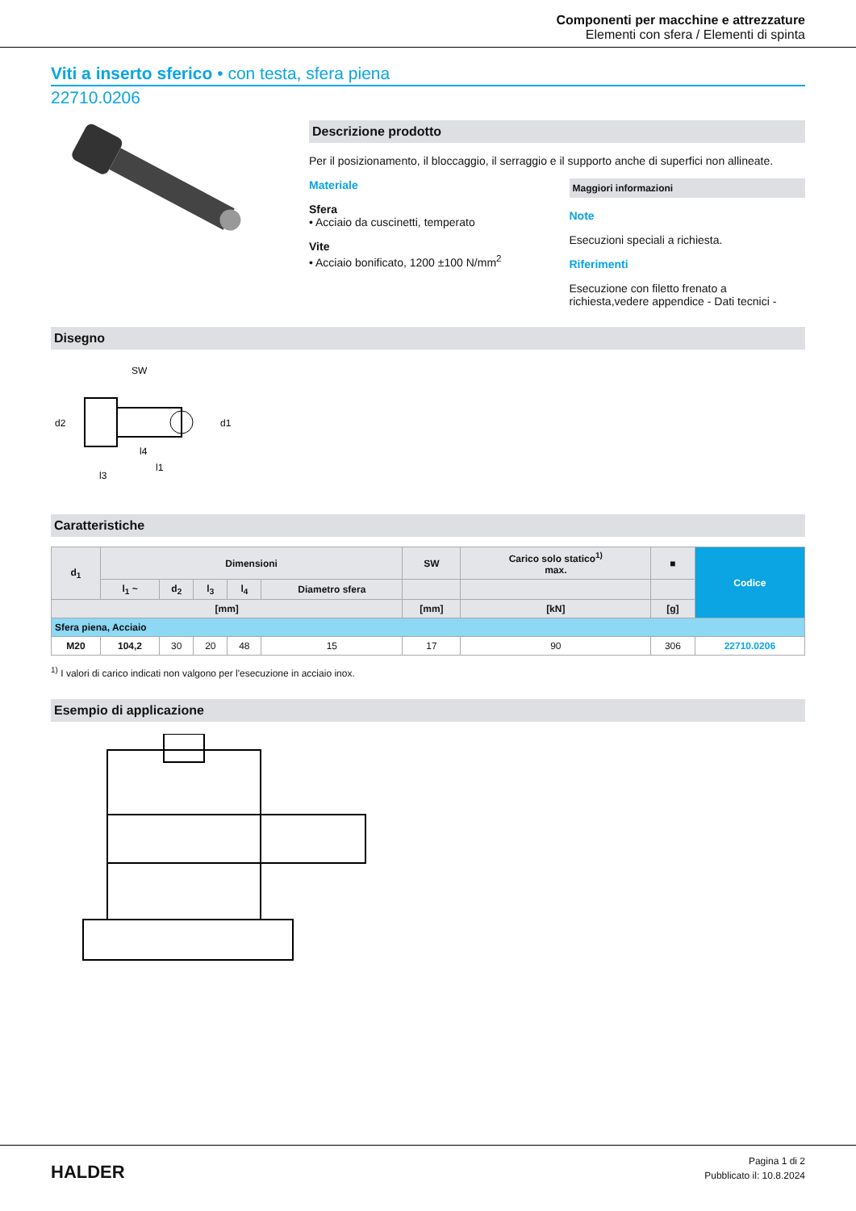Componenti per macchine e attrezzature
Elementi con sfera / Elementi di spinta
Viti a inserto sferico • con testa, sfera piena
22710.0206
Descrizione prodotto
Per il posizionamento, il bloccaggio, il serraggio e il supporto anche di superfici non allineate.
Materiale
Sfera
• Acciaio da cuscinetti, temperato
Vite
• Acciaio bonificato, 1200 ±100 N/mm<sup>2</sup>
Maggiori informazioni
Note
Esecuzioni speciali a richiesta.
Riferimenti
Esecuzione con filetto frenato a richiesta,vedere appendice - Dati tecnici -
Disegno
SW
l3
l1
l4
d2
d1
Caratteristiche
| d<sub>1</sub> | Dimensioni | | | | | SW | Carico solo statico<sup>1)</sup> max. | ■ | Codice |
| --- | --- | --- | --- | --- | --- | --- | --- | --- | --- |
| | l<sub>1</sub> ~ | d<sub>2</sub> | l<sub>3</sub> | l<sub>4</sub> | Diametro sfera | | | | |
| [mm] | | | | | | [mm] | [kN] | [g] | |
| Sfera piena, Acciaio | | | | | | | | | |
| M20 | 104,2 | 30 | 20 | 48 | 15 | 17 | 90 | 306 | 22710.0206 |
<sup>1)</sup> I valori di carico indicati non valgono per l'esecuzione in acciaio inox.
Esempio di applicazione
HALDER
Pagina 1 di 2
Pubblicato il: 10.8.2024